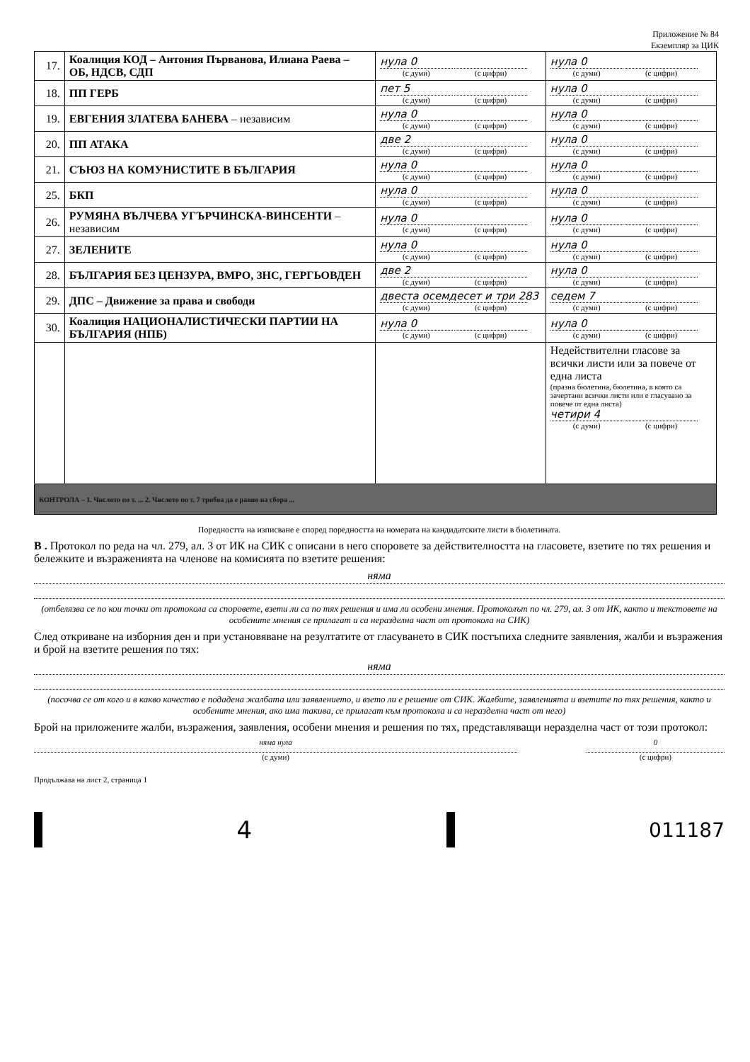Приложение № 84
Екземпляр за ЦИК
| 17. | Коалиция КОД – Антония Първанова, Илиана Раева – ОБ, НДСВ, СДП | нула 0 (с думи) (с цифри) | нула 0 (с думи) (с цифри) |
| 18. | ПП ГЕРБ | пет 5 (с думи) (с цифри) | нула 0 (с думи) (с цифри) |
| 19. | ЕВГЕНИЯ ЗЛАТЕВА БАНЕВА – независим | нула 0 (с думи) (с цифри) | нула 0 (с думи) (с цифри) |
| 20. | ПП АТАКА | две 2 (с думи) (с цифри) | нула 0 (с думи) (с цифри) |
| 21. | СЪЮЗ НА КОМУНИСТИТЕ В БЪЛГАРИЯ | нула 0 (с думи) (с цифри) | нула 0 (с думи) (с цифри) |
| 25. | БКП | нула 0 (с думи) (с цифри) | нула 0 (с думи) (с цифри) |
| 26. | РУМЯНА ВЪЛЧЕВА УГЪРЧИНСКА-ВИНСЕНТИ – независим | нула 0 (с думи) (с цифри) | нула 0 (с думи) (с цифри) |
| 27. | ЗЕЛЕНИТЕ | нула 0 (с думи) (с цифри) | нула 0 (с думи) (с цифри) |
| 28. | БЪЛГАРИЯ БЕЗ ЦЕНЗУРА, ВМРО, ЗНС, ГЕРГЬОВДЕН | две 2 (с думи) (с цифри) | нула 0 (с думи) (с цифри) |
| 29. | ДПС – Движение за права и свободи | двеста осемдесет и три 283 (с думи) (с цифри) | седем 7 (с думи) (с цифри) |
| 30. | Коалиция НАЦИОНАЛИСТИЧЕСКИ ПАРТИИ НА БЪЛГАРИЯ (НПБ) | нула 0 (с думи) (с цифри) | нула 0 (с думи) (с цифри) |
| | | | Недействителни гласове за всички листи или за повече от една листа (празна бюлетина, бюлетина, в която са зачертани всички листи или е гласувано за повече от една листа) четири 4 (с думи) (с цифри) |
| КОНТРОЛА – 1. Числото по т. ... 2. Числото по т. 7 трябва да е равно на сбора ... | | | |
Поредността на изписване е според поредността на номерата на кандидатските листи в бюлетината.
В . Протокол по реда на чл. 279, ал. 3 от ИК на СИК с описани в него споровете за действителността на гласовете, взетите по тях решения и бележките и възраженията на членове на комисията по взетите решения:
няма
(отбелязва се по кои точки от протокола са споровете, взети ли са по тях решения и има ли особени мнения. Протоколът по чл. 279, ал. 3 от ИК, както и текстовете на особените мнения се прилагат и са неразделна част от протокола на СИК)
След откриване на изборния ден и при установяване на резултатите от гласуването в СИК постъпиха следните заявления, жалби и възражения и брой на взетите решения по тях:
няма
(посочва се от кого и в какво качество е подадена жалбата или заявлението, и взето ли е решение от СИК. Жалбите, заявленията и взетите по тях решения, както и особените мнения, ако има такива, се прилагат към протокола и са неразделна част от него)
Брой на приложените жалби, възражения, заявления, особени мнения и решения по тях, представляващи неразделна част от този протокол:
няма нула
(с думи)
0
(с цифри)
Продължава на лист 2, страница 1
4
011187